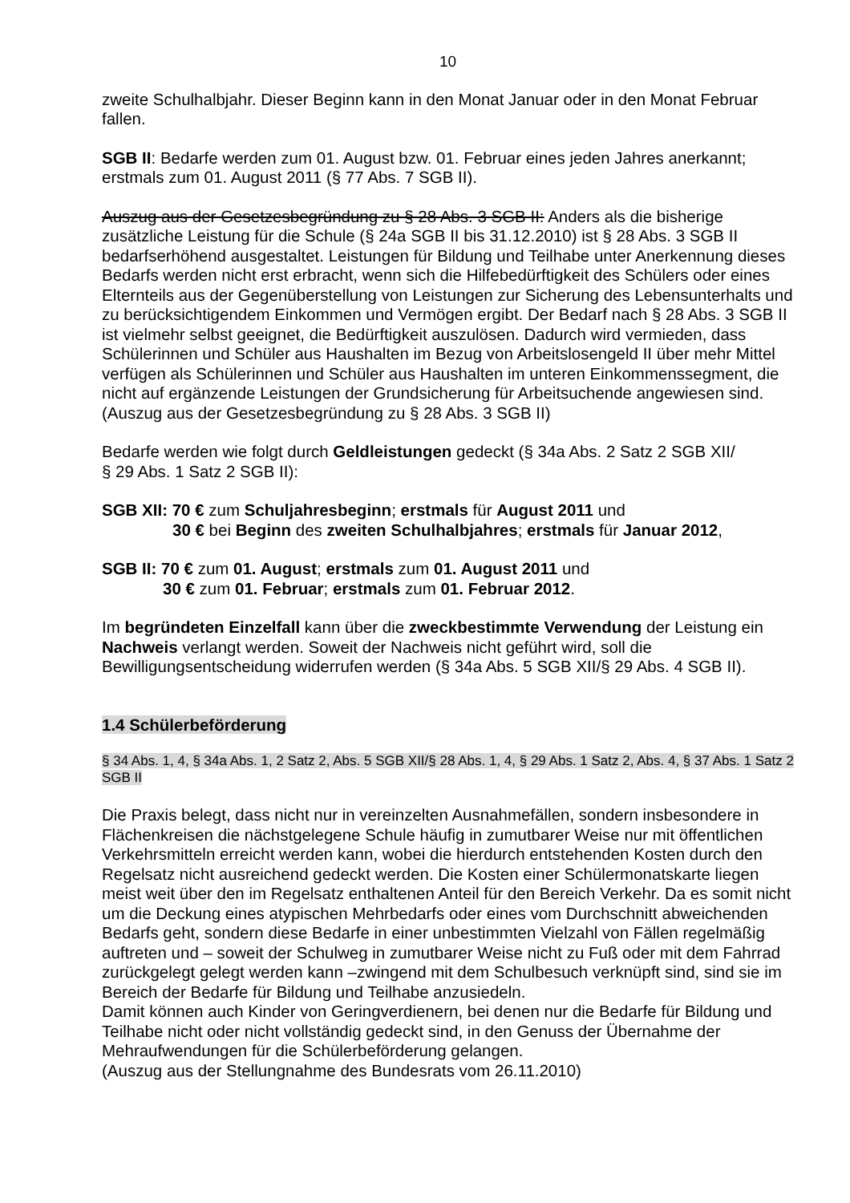10
zweite Schulhalbjahr. Dieser Beginn kann in den Monat Januar oder in den Monat Februar fallen.
SGB II: Bedarfe werden zum 01. August bzw. 01. Februar eines jeden Jahres anerkannt; erstmals zum 01. August 2011 (§ 77 Abs. 7 SGB II).
Auszug aus der Gesetzesbegründung zu § 28 Abs. 3 SGB II: Anders als die bisherige zusätzliche Leistung für die Schule (§ 24a SGB II bis 31.12.2010) ist § 28 Abs. 3 SGB II bedarfserhöhend ausgestaltet. Leistungen für Bildung und Teilhabe unter Anerkennung dieses Bedarfs werden nicht erst erbracht, wenn sich die Hilfebedürftigkeit des Schülers oder eines Elternteils aus der Gegenüberstellung von Leistungen zur Sicherung des Lebensunterhalts und zu berücksichtigendem Einkommen und Vermögen ergibt. Der Bedarf nach § 28 Abs. 3 SGB II ist vielmehr selbst geeignet, die Bedürftigkeit auszulösen. Dadurch wird vermieden, dass Schülerinnen und Schüler aus Haushalten im Bezug von Arbeitslosengeld II über mehr Mittel verfügen als Schülerinnen und Schüler aus Haushalten im unteren Einkommenssegment, die nicht auf ergänzende Leistungen der Grundsicherung für Arbeitsuchende angewiesen sind.
(Auszug aus der Gesetzesbegründung zu § 28 Abs. 3 SGB II)
Bedarfe werden wie folgt durch Geldleistungen gedeckt (§ 34a Abs. 2 Satz 2 SGB XII/
§ 29 Abs. 1 Satz 2 SGB II):
SGB XII: 70 € zum Schuljahresbeginn; erstmals für August 2011 und
30 € bei Beginn des zweiten Schulhalbjahres; erstmals für Januar 2012,
SGB II: 70 € zum 01. August; erstmals zum 01. August 2011 und
30 € zum 01. Februar; erstmals zum 01. Februar 2012.
Im begründeten Einzelfall kann über die zweckbestimmte Verwendung der Leistung ein Nachweis verlangt werden. Soweit der Nachweis nicht geführt wird, soll die Bewilligungsentscheidung widerrufen werden (§ 34a Abs. 5 SGB XII/§ 29 Abs. 4 SGB II).
1.4 Schülerbeförderung
§ 34 Abs. 1, 4, § 34a Abs. 1, 2 Satz 2, Abs. 5 SGB XII/§ 28 Abs. 1, 4, § 29 Abs. 1 Satz 2, Abs. 4, § 37 Abs. 1 Satz 2 SGB II
Die Praxis belegt, dass nicht nur in vereinzelten Ausnahmefällen, sondern insbesondere in Flächenkreisen die nächstgelegene Schule häufig in zumutbarer Weise nur mit öffentlichen Verkehrsmitteln erreicht werden kann, wobei die hierdurch entstehenden Kosten durch den Regelsatz nicht ausreichend gedeckt werden. Die Kosten einer Schülermonatskarte liegen meist weit über den im Regelsatz enthaltenen Anteil für den Bereich Verkehr. Da es somit nicht um die Deckung eines atypischen Mehrbedarfs oder eines vom Durchschnitt abweichenden Bedarfs geht, sondern diese Bedarfe in einer unbestimmten Vielzahl von Fällen regelmäßig auftreten und – soweit der Schulweg in zumutbarer Weise nicht zu Fuß oder mit dem Fahrrad zurückgelegt gelegt werden kann –zwingend mit dem Schulbesuch verknüpft sind, sind sie im Bereich der Bedarfe für Bildung und Teilhabe anzusiedeln.
Damit können auch Kinder von Geringverdienern, bei denen nur die Bedarfe für Bildung und Teilhabe nicht oder nicht vollständig gedeckt sind, in den Genuss der Übernahme der Mehraufwendungen für die Schülerbeförderung gelangen.
(Auszug aus der Stellungnahme des Bundesrats vom 26.11.2010)